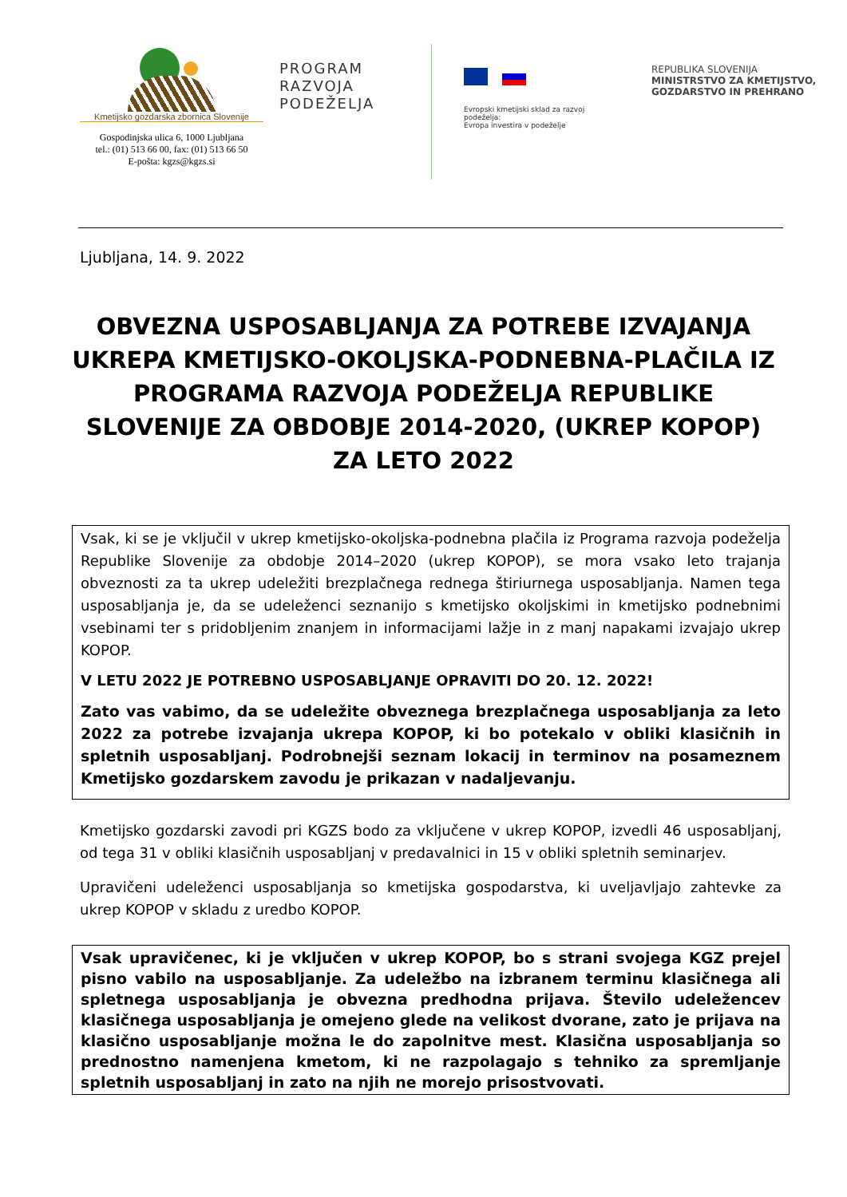Kmetijsko gozdarska zbornica Slovenije
Gospodinjska ulica 6, 1000 Ljubljana
tel.: (01) 513 66 00, fax: (01) 513 66 50
E-pošta: kgzs@kgzs.si
PROGRAM
RAZVOJA
PODEŽELJA
Evropski kmetijski sklad za razvoj podeželja:
Evropa investira v podeželje
REPUBLIKA SLOVENIJA
MINISTRSTVO ZA KMETIJSTVO,
GOZDARSTVO IN PREHRANO
Ljubljana, 14. 9. 2022
OBVEZNA USPOSABLJANJA ZA POTREBE IZVAJANJA UKREPA KMETIJSKO-OKOLJSKA-PODNEBNA-PLAČILA IZ PROGRAMA RAZVOJA PODEŽELJA REPUBLIKE SLOVENIJE ZA OBDOBJE 2014-2020, (UKREP KOPOP) ZA LETO 2022
Vsak, ki se je vključil v ukrep kmetijsko-okoljska-podnebna plačila iz Programa razvoja podeželja Republike Slovenije za obdobje 2014–2020 (ukrep KOPOP), se mora vsako leto trajanja obveznosti za ta ukrep udeležiti brezplačnega rednega štiriurnega usposabljanja. Namen tega usposabljanja je, da se udeleženci seznanijo s kmetijsko okoljskimi in kmetijsko podnebnimi vsebinami ter s pridobljenim znanjem in informacijami lažje in z manj napakami izvajajo ukrep KOPOP.
V LETU 2022 JE POTREBNO USPOSABLJANJE OPRAVITI DO 20. 12. 2022!
Zato vas vabimo, da se udeležite obveznega brezplačnega usposabljanja za leto 2022 za potrebe izvajanja ukrepa KOPOP, ki bo potekalo v obliki klasičnih in spletnih usposabljanj. Podrobnejši seznam lokacij in terminov na posameznem Kmetijsko gozdarskem zavodu je prikazan v nadaljevanju.
Kmetijsko gozdarski zavodi pri KGZS bodo za vključene v ukrep KOPOP, izvedli 46 usposabljanj, od tega 31 v obliki klasičnih usposabljanj v predavalnici in 15 v obliki spletnih seminarjev.
Upravičeni udeleženci usposabljanja so kmetijska gospodarstva, ki uveljavljajo zahtevke za ukrep KOPOP v skladu z uredbo KOPOP.
Vsak upravičenec, ki je vključen v ukrep KOPOP, bo s strani svojega KGZ prejel pisno vabilo na usposabljanje. Za udeležbo na izbranem terminu klasičnega ali spletnega usposabljanja je obvezna predhodna prijava. Število udeležencev klasičnega usposabljanja je omejeno glede na velikost dvorane, zato je prijava na klasično usposabljanje možna le do zapolnitve mest. Klasična usposabljanja so prednostno namenjena kmetom, ki ne razpolagajo s tehniko za spremljanje spletnih usposabljanj in zato na njih ne morejo prisostvovati.